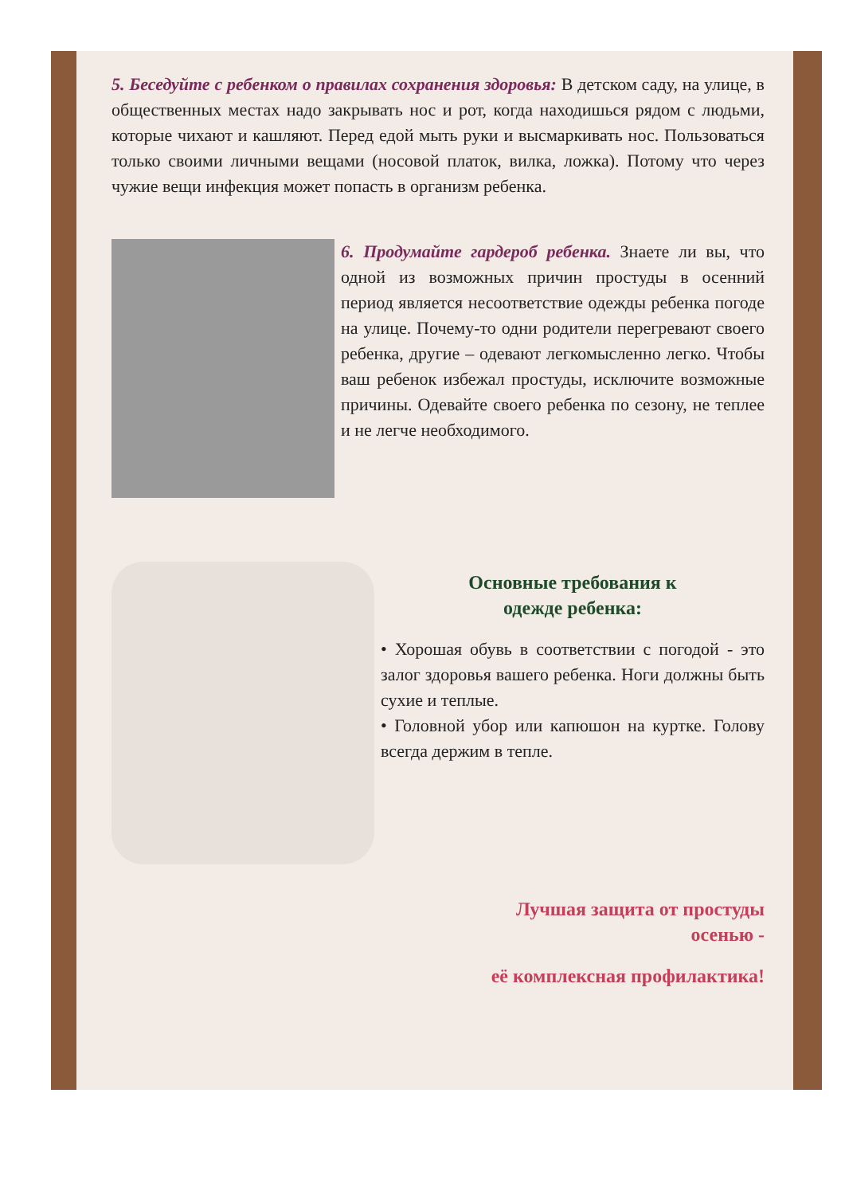5. Беседуйте с ребенком о правилах сохранения здоровья: В детском саду, на улице, в общественных местах надо закрывать нос и рот, когда находишься рядом с людьми, которые чихают и кашляют. Перед едой мыть руки и высмаркивать нос. Пользоваться только своими личными вещами (носовой платок, вилка, ложка). Потому что через чужие вещи инфекция может попасть в организм ребенка.
6. Продумайте гардероб ребенка. Знаете ли вы, что одной из возможных причин простуды в осенний период является несоответствие одежды ребенка погоде на улице. Почему-то одни родители перегревают своего ребенка, другие – одевают легкомысленно легко. Чтобы ваш ребенок избежал простуды, исключите возможные причины. Одевайте своего ребенка по сезону, не теплее и не легче необходимого.
Основные требования к
одежде ребенка:
• Хорошая обувь в соответствии с погодой - это залог здоровья вашего ребенка. Ноги должны быть сухие и теплые.
• Головной убор или капюшон на куртке. Голову всегда держим в тепле.
Лучшая защита от простуды
осенью -
её комплексная профилактика!